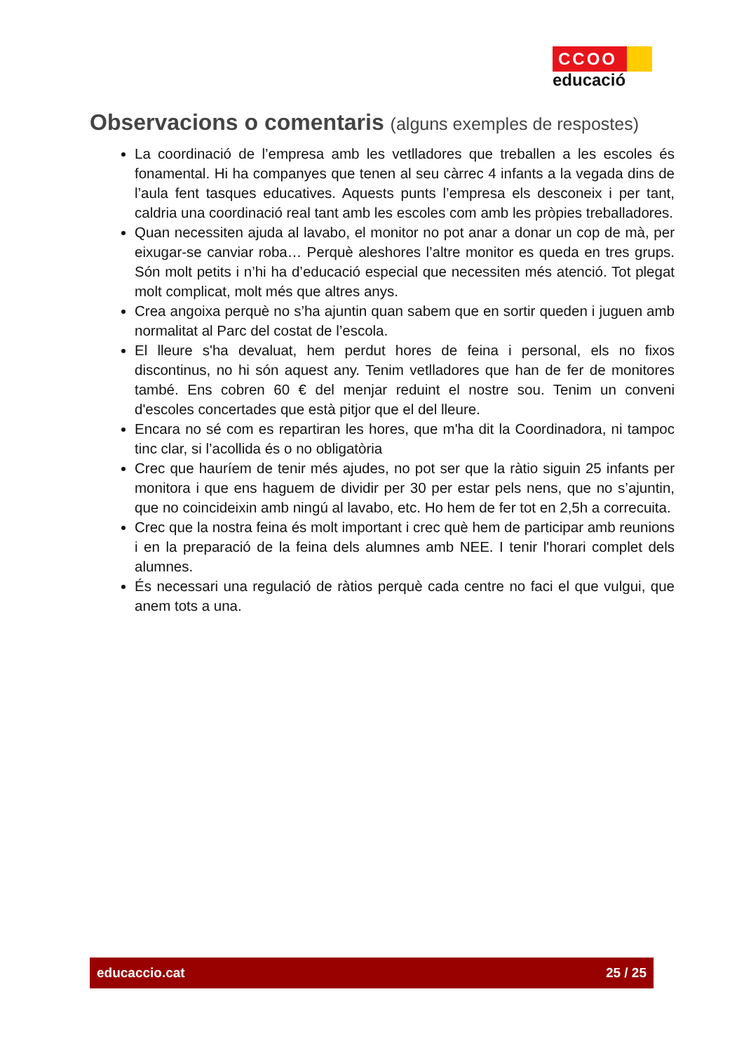CCOO
educació
Observacions o comentaris (alguns exemples de respostes)
La coordinació de l’empresa amb les vetlladores que treballen a les escoles és fonamental. Hi ha companyes que tenen al seu càrrec 4 infants a la vegada dins de l’aula fent tasques educatives. Aquests punts l’empresa els desconeix i per tant, caldria una coordinació real tant amb les escoles com amb les pròpies treballadores.
Quan necessiten ajuda al lavabo, el monitor no pot anar a donar un cop de mà, per eixugar-se canviar roba… Perquè aleshores l’altre monitor es queda en tres grups. Són molt petits i n’hi ha d’educació especial que necessiten més atenció. Tot plegat molt complicat, molt més que altres anys.
Crea angoixa perquè no s’ha ajuntin quan sabem que en sortir queden i juguen amb normalitat al Parc del costat de l’escola.
El lleure s'ha devaluat, hem perdut hores de feina i personal, els no fixos discontinus, no hi són aquest any. Tenim vetlladores que han de fer de monitores també. Ens cobren 60 € del menjar reduint el nostre sou. Tenim un conveni d'escoles concertades que està pitjor que el del lleure.
Encara no sé com es repartiran les hores, que m'ha dit la Coordinadora, ni tampoc tinc clar, si l’acollida és o no obligatòria
Crec que hauríem de tenir més ajudes, no pot ser que la ràtio siguin 25 infants per monitora i que ens haguem de dividir per 30 per estar pels nens, que no s’ajuntin, que no coincideixin amb ningú al lavabo, etc. Ho hem de fer tot en 2,5h a correcuita.
Crec que la nostra feina és molt important i crec què hem de participar amb reunions i en la preparació de la feina dels alumnes amb NEE. I tenir l'horari complet dels alumnes.
És necessari una regulació de ràtios perquè cada centre no faci el que vulgui, que anem tots a una.
educaccio.cat 25 / 25